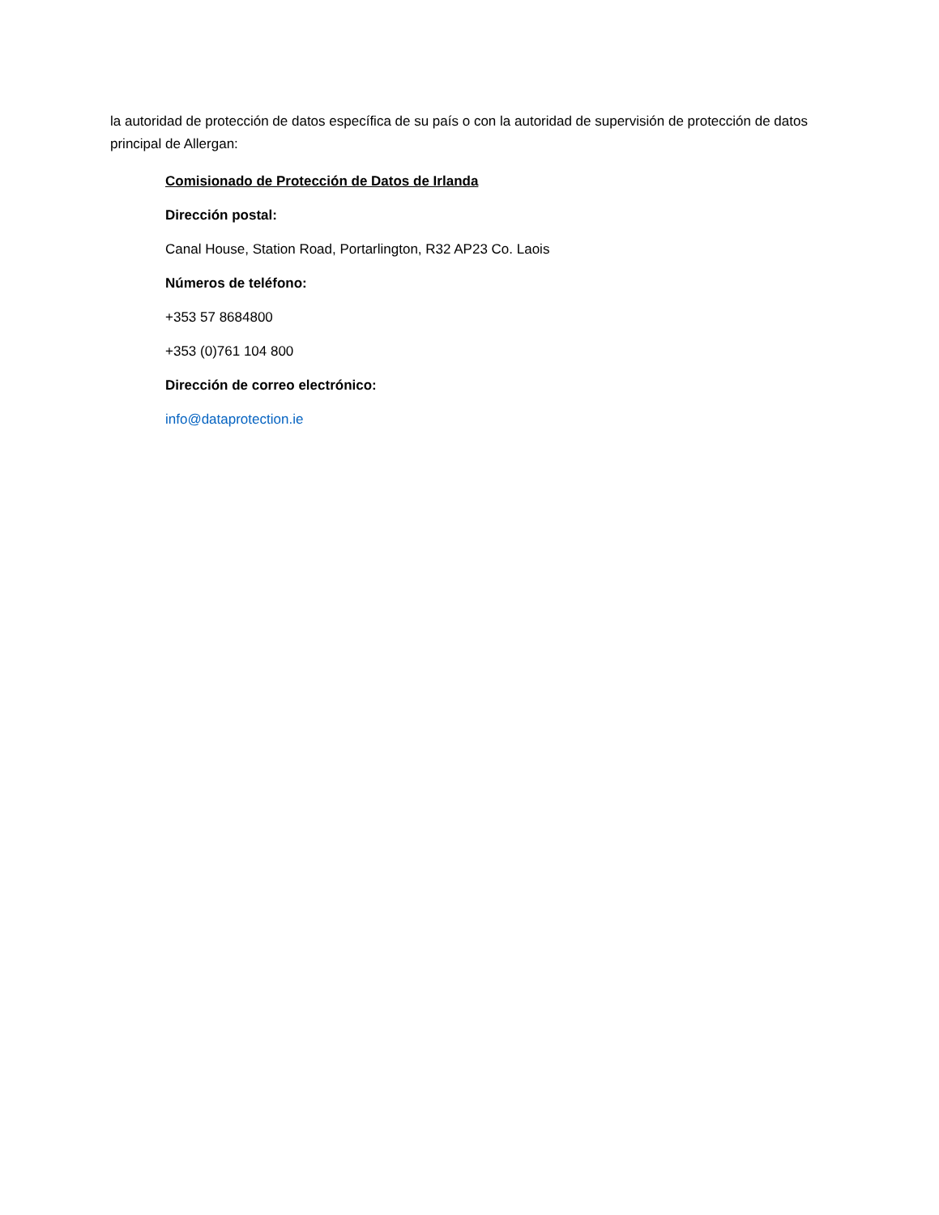la autoridad de protección de datos específica de su país o con la autoridad de supervisión de protección de datos principal de Allergan:
Comisionado de Protección de Datos de Irlanda
Dirección postal:
Canal House, Station Road, Portarlington, R32 AP23 Co. Laois
Números de teléfono:
+353 57 8684800
+353 (0)761 104 800
Dirección de correo electrónico:
info@dataprotection.ie